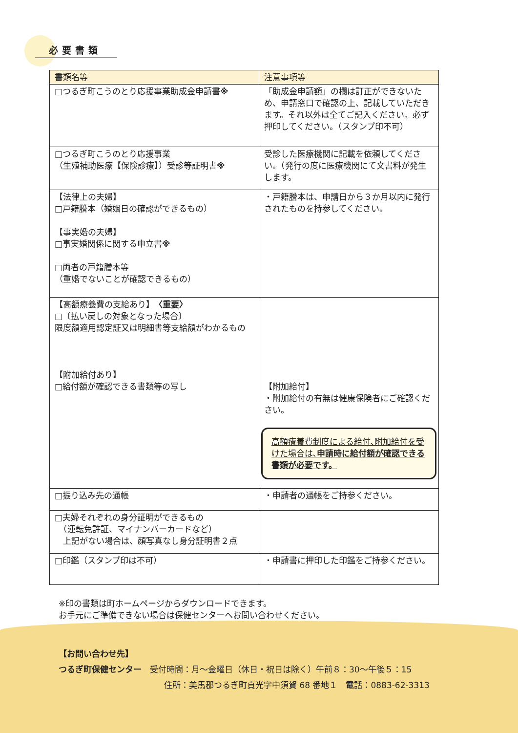必要書類
| 書類名等 | 注意事項等 |
| --- | --- |
| □つるぎ町こうのとり応援事業助成金申請書 ※ | 「助成金申請額」の欄は訂正ができないため、申請窓口で確認の上、記載していただきます。それ以外は全てご記入ください。必ず押印してください。（スタンプ印不可） |
| □つるぎ町こうのとり応援事業 （生殖補助医療【保険診療】）受診等証明書 ※ | 受診した医療機関に記載を依頼してください。（発行の度に医療機関にて文書料が発生します。 |
| 【法律上の夫婦】 □戸籍謄本（婚姻日の確認ができるもの） 【事実婚の夫婦】 □事実婚関係に関する申立書 ※ □両者の戸籍謄本等 （重婚でないことが確認できるもの） | ・戸籍謄本は、申請日から３か月以内に発行されたものを持参してください。 |
| 【高額療養費の支給あり】 〈重要〉 □〔払い戻しの対象となった場合〕 限度額適用認定証又は明細書等支給額がわかるもの 【附加給付あり】 □給付額が確認できる書類等の写し | 【附加給付】 ・附加給付の有無は健康保険者にご確認ください。 高額療養費制度による給付､附加給付を受けた場合は､ 申請時に給付額が確認できる書類が必要です。 |
| □振り込み先の通帳 | ・申請者の通帳をご持参ください。 |
| □夫婦それぞれの身分証明ができるもの （運転免許証、マイナンバーカードなど） 上記がない場合は、顔写真なし身分証明書２点 | |
| □印鑑（スタンプ印は不可） | ・申請書に押印した印鑑をご持参ください。 |
※印の書類は町ホームページからダウンロードできます。
お手元にご準備できない場合は保健センターへお問い合わせください。
【お問い合わせ先】
つるぎ町保健センター　受付時間：月～金曜日（休日・祝日は除く）午前８：30～午後５：15
住所：美馬郡つるぎ町貞光字中須賀 68 番地１　電話：0883-62-3313